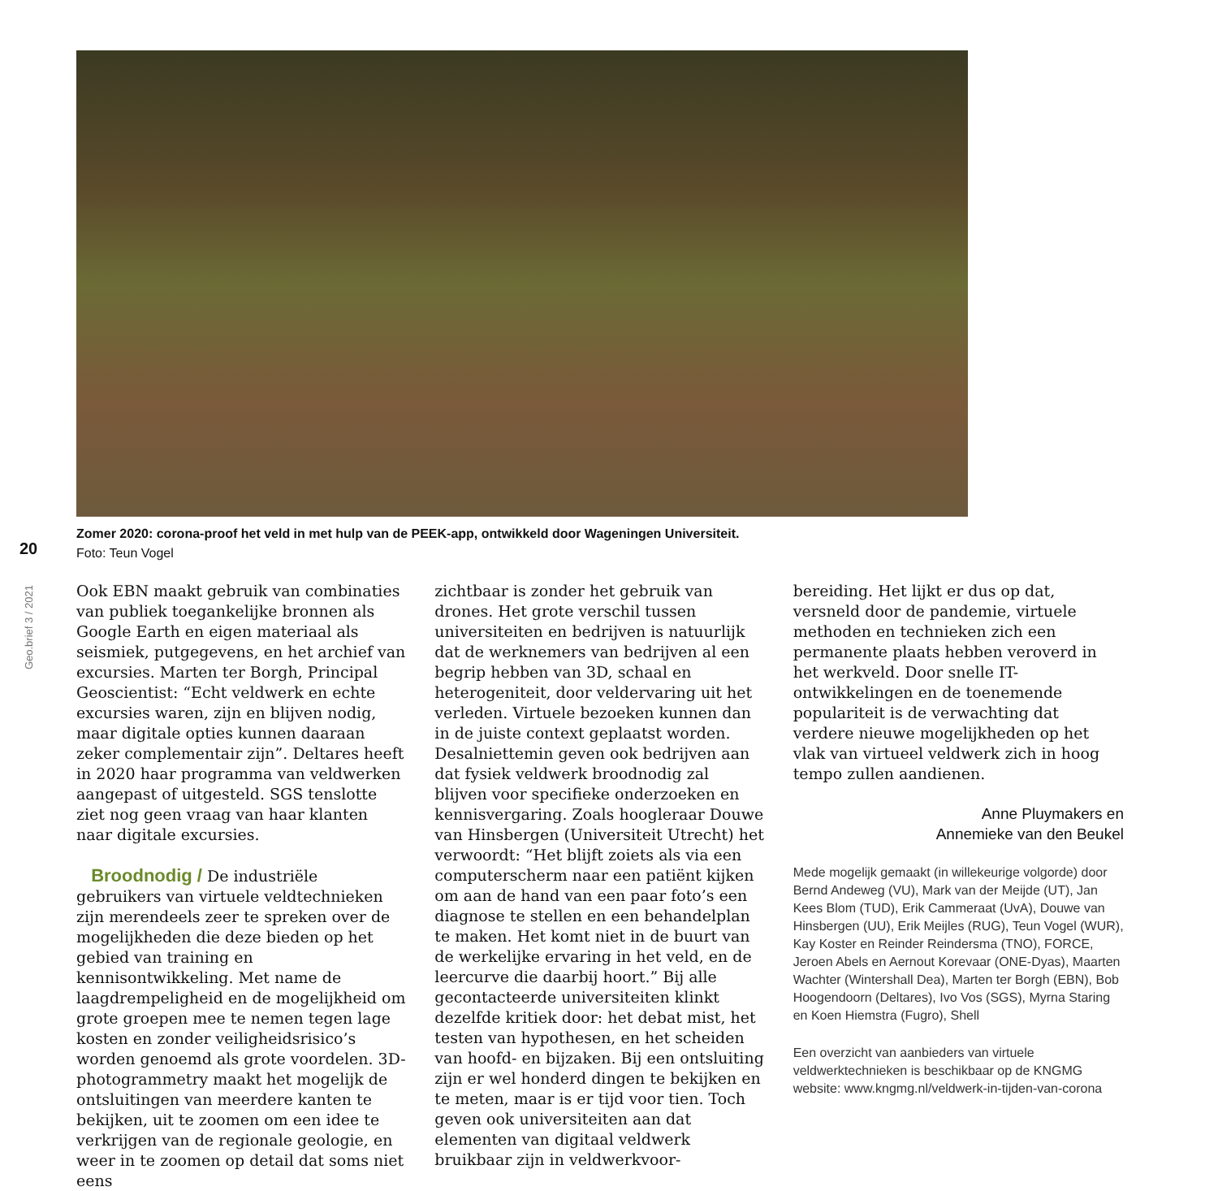Zomer 2020: corona-proof het veld in met hulp van de PEEK-app, ontwikkeld door Wageningen Universiteit.
Foto: Teun Vogel
20
Geo.brief 3 / 2021
Ook EBN maakt gebruik van combinaties van publiek toegankelijke bronnen als Google Earth en eigen materiaal als seismiek, putgegevens, en het archief van excursies. Marten ter Borgh, Principal Geoscientist: “Echt veldwerk en echte excursies waren, zijn en blijven nodig, maar digitale opties kunnen daaraan zeker complementair zijn”. Deltares heeft in 2020 haar programma van veldwerken aangepast of uitgesteld. SGS tenslotte ziet nog geen vraag van haar klanten naar digitale excursies.
Broodnodig / De industriële gebruikers van virtuele veldtechnieken zijn merendeels zeer te spreken over de mogelijkheden die deze bieden op het gebied van training en kennisontwikkeling. Met name de laagdrempeligheid en de mogelijkheid om grote groepen mee te nemen tegen lage kosten en zonder veiligheidsrisico’s worden genoemd als grote voordelen. 3D-photogrammetry maakt het mogelijk de ontsluitingen van meerdere kanten te bekijken, uit te zoomen om een idee te verkrijgen van de regionale geologie, en weer in te zoomen op detail dat soms niet eens
zichtbaar is zonder het gebruik van drones. Het grote verschil tussen universiteiten en bedrijven is natuurlijk dat de werknemers van bedrijven al een begrip hebben van 3D, schaal en heterogeniteit, door veldervaring uit het verleden. Virtuele bezoeken kunnen dan in de juiste context geplaatst worden. Desalniettemin geven ook bedrijven aan dat fysiek veldwerk broodnodig zal blijven voor specifieke onderzoeken en kennisvergaring. Zoals hoogleraar Douwe van Hinsbergen (Universiteit Utrecht) het verwoordt: “Het blijft zoiets als via een computerscherm naar een patiënt kijken om aan de hand van een paar foto’s een diagnose te stellen en een behandelplan te maken. Het komt niet in de buurt van de werkelijke ervaring in het veld, en de leercurve die daarbij hoort.” Bij alle gecontacteerde universiteiten klinkt dezelfde kritiek door: het debat mist, het testen van hypothesen, en het scheiden van hoofd- en bijzaken. Bij een ontsluiting zijn er wel honderd dingen te bekijken en te meten, maar is er tijd voor tien. Toch geven ook universiteiten aan dat elementen van digitaal veldwerk bruikbaar zijn in veldwerkvoor-
bereiding. Het lijkt er dus op dat, versneld door de pandemie, virtuele methoden en technieken zich een permanente plaats hebben veroverd in het werkveld. Door snelle IT-ontwikkelingen en de toenemende populariteit is de verwachting dat verdere nieuwe mogelijkheden op het vlak van virtueel veldwerk zich in hoog tempo zullen aandienen.
Anne Pluymakers en
Annemieke van den Beukel
Mede mogelijk gemaakt (in willekeurige volgorde) door Bernd Andeweg (VU), Mark van der Meijde (UT), Jan Kees Blom (TUD), Erik Cammeraat (UvA), Douwe van Hinsbergen (UU), Erik Meijles (RUG), Teun Vogel (WUR), Kay Koster en Reinder Reindersma (TNO), FORCE, Jeroen Abels en Aernout Korevaar (ONE-Dyas), Maarten Wachter (Wintershall Dea), Marten ter Borgh (EBN), Bob Hoogendoorn (Deltares), Ivo Vos (SGS), Myrna Staring en Koen Hiemstra (Fugro), Shell
Een overzicht van aanbieders van virtuele veldwerktechnieken is beschikbaar op de KNGMG website: www.kngmg.nl/veldwerk-in-tijden-van-corona